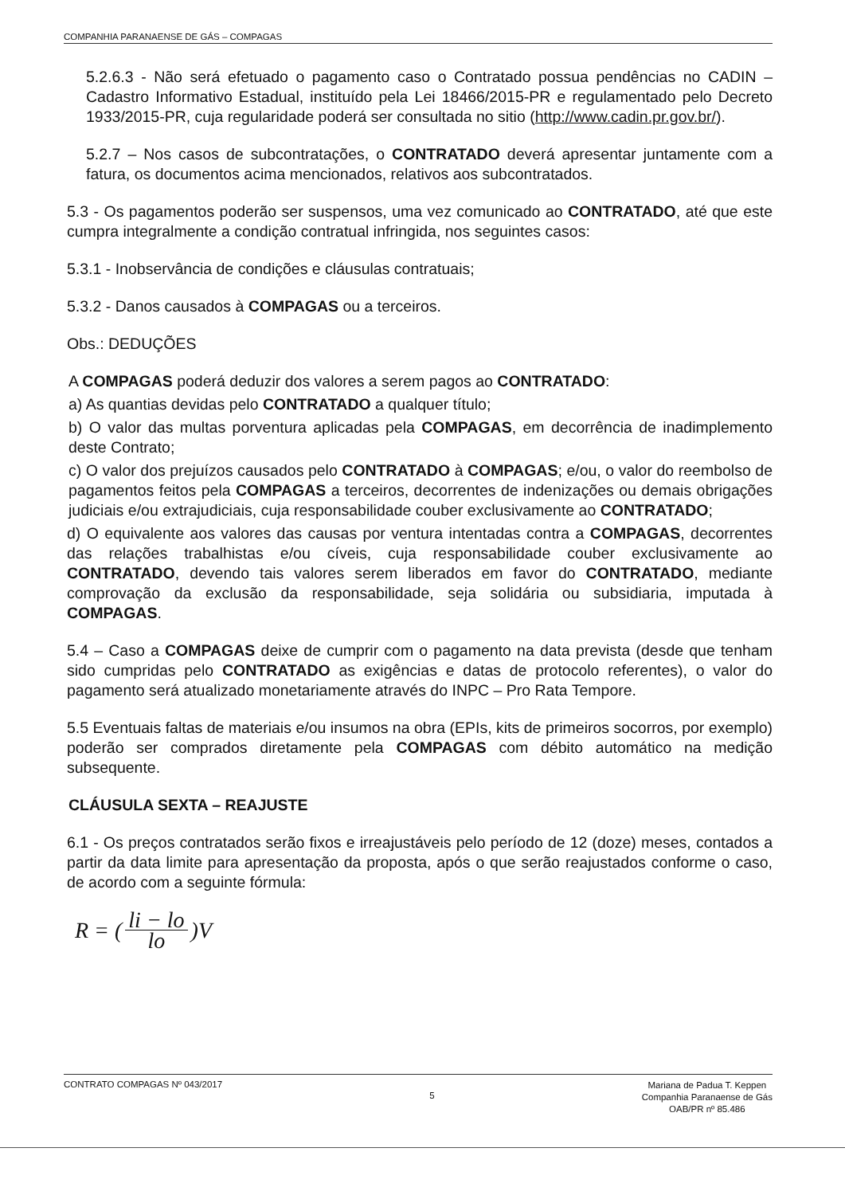COMPANHIA PARANAENSE DE GÁS – COMPAGAS
5.2.6.3 - Não será efetuado o pagamento caso o Contratado possua pendências no CADIN – Cadastro Informativo Estadual, instituído pela Lei 18466/2015-PR e regulamentado pelo Decreto 1933/2015-PR, cuja regularidade poderá ser consultada no sitio (http://www.cadin.pr.gov.br/).
5.2.7 – Nos casos de subcontratações, o CONTRATADO deverá apresentar juntamente com a fatura, os documentos acima mencionados, relativos aos subcontratados.
5.3 - Os pagamentos poderão ser suspensos, uma vez comunicado ao CONTRATADO, até que este cumpra integralmente a condição contratual infringida, nos seguintes casos:
5.3.1 - Inobservância de condições e cláusulas contratuais;
5.3.2 - Danos causados à COMPAGAS ou a terceiros.
Obs.: DEDUÇÕES
A COMPAGAS poderá deduzir dos valores a serem pagos ao CONTRATADO:
a) As quantias devidas pelo CONTRATADO a qualquer título;
b) O valor das multas porventura aplicadas pela COMPAGAS, em decorrência de inadimplemento deste Contrato;
c) O valor dos prejuízos causados pelo CONTRATADO à COMPAGAS; e/ou, o valor do reembolso de pagamentos feitos pela COMPAGAS a terceiros, decorrentes de indenizações ou demais obrigações judiciais e/ou extrajudiciais, cuja responsabilidade couber exclusivamente ao CONTRATADO;
d) O equivalente aos valores das causas por ventura intentadas contra a COMPAGAS, decorrentes das relações trabalhistas e/ou cíveis, cuja responsabilidade couber exclusivamente ao CONTRATADO, devendo tais valores serem liberados em favor do CONTRATADO, mediante comprovação da exclusão da responsabilidade, seja solidária ou subsidiaria, imputada à COMPAGAS.
5.4 – Caso a COMPAGAS deixe de cumprir com o pagamento na data prevista (desde que tenham sido cumpridas pelo CONTRATADO as exigências e datas de protocolo referentes), o valor do pagamento será atualizado monetariamente através do INPC – Pro Rata Tempore.
5.5 Eventuais faltas de materiais e/ou insumos na obra (EPIs, kits de primeiros socorros, por exemplo) poderão ser comprados diretamente pela COMPAGAS com débito automático na medição subsequente.
CLÁUSULA SEXTA – REAJUSTE
6.1 - Os preços contratados serão fixos e irreajustáveis pelo período de 12 (doze) meses, contados a partir da data limite para apresentação da proposta, após o que serão reajustados conforme o caso, de acordo com a seguinte fórmula:
R = (li − lo lo)V
CONTRATO COMPAGAS Nº 043/2017 5 Mariana de Padua T. Keppen
Companhia Paranaense de Gás
OAB/PR nº 85.486